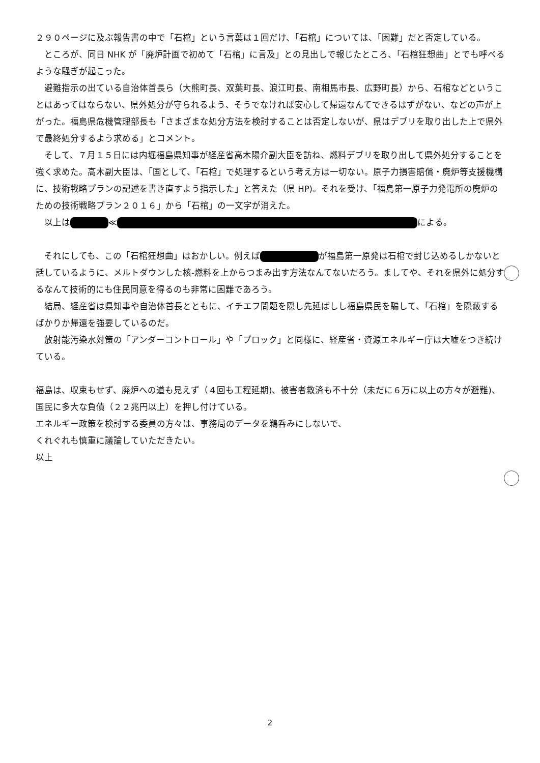２９０ページに及ぶ報告書の中で「石棺」という言葉は１回だけ、「石棺」については、「困難」だと否定している。
ところが、同日 NHK が「廃炉計画で初めて「石棺」に言及」との見出しで報じたところ、「石棺狂想曲」とでも呼べるような騒ぎが起こった。
避難指示の出ている自治体首長ら（大熊町長、双葉町長、浪江町長、南相馬市長、広野町長）から、石棺などということはあってはならない、県外処分が守られるよう、そうでなければ安心して帰還なんてできるはずがない、などの声が上がった。福島県危機管理部長も「さまざまな処分方法を検討することは否定しないが、県はデブリを取り出した上で県外で最終処分するよう求める」とコメント。
そして、７月１５日には内堀福島県知事が経産省高木陽介副大臣を訪ね、燃料デブリを取り出して県外処分することを強く求めた。高木副大臣は、「国として、「石棺」で処理するという考え方は一切ない。原子力損害賠償・廃炉等支援機構に、技術戦略プランの記述を書き直すよう指示した」と答えた（県 HP)。それを受け、「福島第一原子力発電所の廃炉のための技術戦略プラン２０１６」から「石棺」の一文字が消えた。
以上は ≪ による。
それにしても、この「石棺狂想曲」はおかしい。例えば が福島第一原発は石棺で封じ込めるしかないと話しているように、メルトダウンした核-燃料を上からつまみ出す方法なんてないだろう。ましてや、それを県外に処分するなんて技術的にも住民同意を得るのも非常に困難であろう。
結局、経産省は県知事や自治体首長とともに、イチエフ問題を隠し先延ばしし福島県民を騙して、「石棺」を隠蔽するばかりか帰還を強要しているのだ。
放射能汚染水対策の「アンダーコントロール」や「ブロック」と同様に、経産省・資源エネルギー庁は大嘘をつき続けている。
福島は、収束もせず、廃炉への道も見えず（４回も工程延期)、被害者救済も不十分（未だに６万に以上の方々が避難)、国民に多大な負債（２２兆円以上）を押し付けている。
エネルギー政策を検討する委員の方々は、事務局のデータを鵜呑みにしないで、
くれぐれも慎重に議論していただきたい。
以上
2